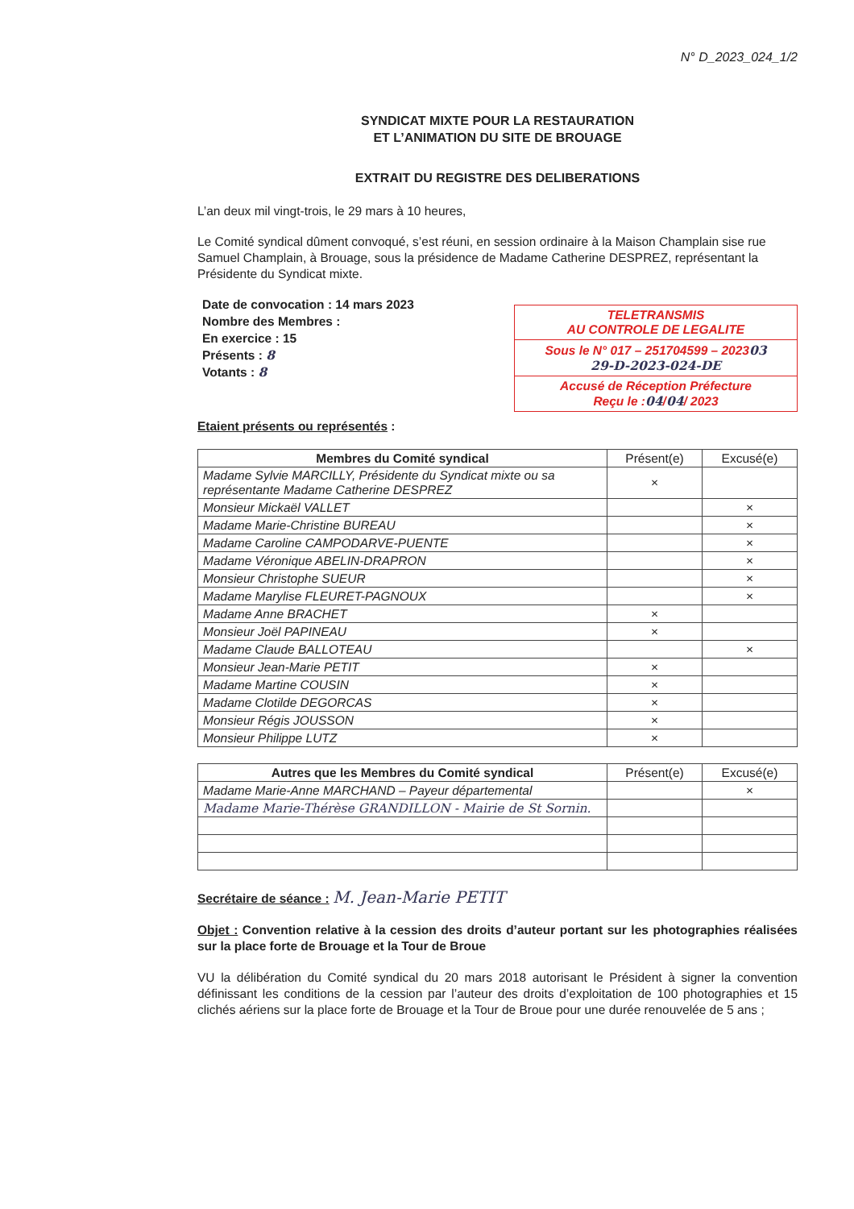N° D_2023_024_1/2
SYNDICAT MIXTE POUR LA RESTAURATION
ET L’ANIMATION DU SITE DE BROUAGE
EXTRAIT DU REGISTRE DES DELIBERATIONS
L’an deux mil vingt-trois, le 29 mars à 10 heures,
Le Comité syndical dûment convoqué, s’est réuni, en session ordinaire à la Maison Champlain sise rue Samuel Champlain, à Brouage, sous la présidence de Madame Catherine DESPREZ, représentant la Présidente du Syndicat mixte.
Date de convocation : 14 mars 2023
Nombre des Membres :
En exercice : 15
Présents : 8
Votants : 8
TELETRANSMIS
AU CONTROLE DE LEGALITE
Sous le N° 017 – 251704599 – 202303
29-D-2023-024-DE
Accusé de Réception Préfecture
Reçu le :04/04/ 2023
Etaient présents ou représentés :
| Membres du Comité syndical | Présent(e) | Excusé(e) |
| --- | --- | --- |
| Madame Sylvie MARCILLY, Présidente du Syndicat mixte ou sa représentante Madame Catherine DESPREZ | × | |
| Monsieur Mickaël VALLET | | × |
| Madame Marie-Christine BUREAU | | × |
| Madame Caroline CAMPODARVE-PUENTE | | × |
| Madame Véronique ABELIN-DRAPRON | | × |
| Monsieur Christophe SUEUR | | × |
| Madame Marylise FLEURET-PAGNOUX | | × |
| Madame Anne BRACHET | × | |
| Monsieur Joël PAPINEAU | × | |
| Madame Claude BALLOTEAU | | × |
| Monsieur Jean-Marie PETIT | × | |
| Madame Martine COUSIN | × | |
| Madame Clotilde DEGORCAS | × | |
| Monsieur Régis JOUSSON | × | |
| Monsieur Philippe LUTZ | × | |
| Autres que les Membres du Comité syndical | Présent(e) | Excusé(e) |
| --- | --- | --- |
| Madame Marie-Anne MARCHAND – Payeur départemental | | × |
| Madame Marie-Thérèse GRANDILLON - Mairie de St Sornin. | | |
Secrétaire de séance : M. Jean-Marie PETIT
Objet : Convention relative à la cession des droits d’auteur portant sur les photographies réalisées sur la place forte de Brouage et la Tour de Broue
VU la délibération du Comité syndical du 20 mars 2018 autorisant le Président à signer la convention définissant les conditions de la cession par l’auteur des droits d’exploitation de 100 photographies et 15 clichés aériens sur la place forte de Brouage et la Tour de Broue pour une durée renouvelée de 5 ans ;